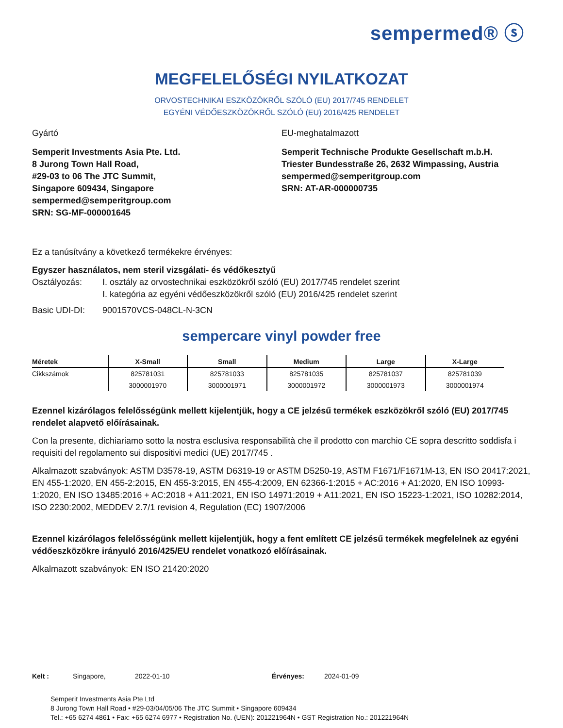sempermed® ⓢ
MEGFELELŐSÉGI NYILATKOZAT
ORVOSTECHNIKAI ESZKÖZÖKRŐL SZÓLÓ (EU) 2017/745 RENDELET
EGYÉNI VÉDŐESZKÖZÖKRŐL SZÓLÓ (EU) 2016/425 RENDELET
Gyártó
Semperit Investments Asia Pte. Ltd.
8 Jurong Town Hall Road,
#29-03 to 06 The JTC Summit,
Singapore 609434, Singapore
sempermed@semperitgroup.com
SRN: SG-MF-000001645
EU-meghatalmazott
Semperit Technische Produkte Gesellschaft m.b.H.
Triester Bundesstraße 26, 2632 Wimpassing, Austria
sempermed@semperitgroup.com
SRN: AT-AR-000000735
Ez a tanúsítvány a következő termékekre érvényes:
Egyszer használatos, nem steril vizsgálati- és védőkesztyű
Osztályozás: I. osztály az orvostechnikai eszközökről szóló (EU) 2017/745 rendelet szerint
I. kategória az egyéni védőeszközökről szóló (EU) 2016/425 rendelet szerint
Basic UDI-DI: 9001570VCS-048CL-N-3CN
sempercare vinyl powder free
| Méretek | X-Small | Small | Medium | Large | X-Large |
| --- | --- | --- | --- | --- | --- |
| Cikkszámok | 825781031 | 825781033 | 825781035 | 825781037 | 825781039 |
| | 3000001970 | 3000001971 | 3000001972 | 3000001973 | 3000001974 |
Ezennel kizárólagos felelősségünk mellett kijelentjük, hogy a CE jelzésű termékek eszközökről szóló (EU) 2017/745 rendelet alapvető előírásainak.
Con la presente, dichiariamo sotto la nostra esclusiva responsabilità che il prodotto con marchio CE sopra descritto soddisfa i requisiti del regolamento sui dispositivi medici (UE) 2017/745 .
Alkalmazott szabványok: ASTM D3578-19, ASTM D6319-19 or ASTM D5250-19, ASTM F1671/F1671M-13, EN ISO 20417:2021, EN 455-1:2020, EN 455-2:2015, EN 455-3:2015, EN 455-4:2009, EN 62366-1:2015 + AC:2016 + A1:2020, EN ISO 10993-1:2020, EN ISO 13485:2016 + AC:2018 + A11:2021, EN ISO 14971:2019 + A11:2021, EN ISO 15223-1:2021, ISO 10282:2014, ISO 2230:2002, MEDDEV 2.7/1 revision 4, Regulation (EC) 1907/2006
Ezennel kizárólagos felelősségünk mellett kijelentjük, hogy a fent említett CE jelzésű termékek megfelelnek az egyéni védőeszközökre irányuló 2016/425/EU rendelet vonatkozó előírásainak.
Alkalmazott szabványok: EN ISO 21420:2020
Kelt : Singapore, 2022-01-10 Érvényes: 2024-01-09
Semperit Investments Asia Pte Ltd
8 Jurong Town Hall Road • #29-03/04/05/06 The JTC Summit • Singapore 609434
Tel.: +65 6274 4861 • Fax: +65 6274 6977 • Registration No. (UEN): 201221964N • GST Registration No.: 201221964N